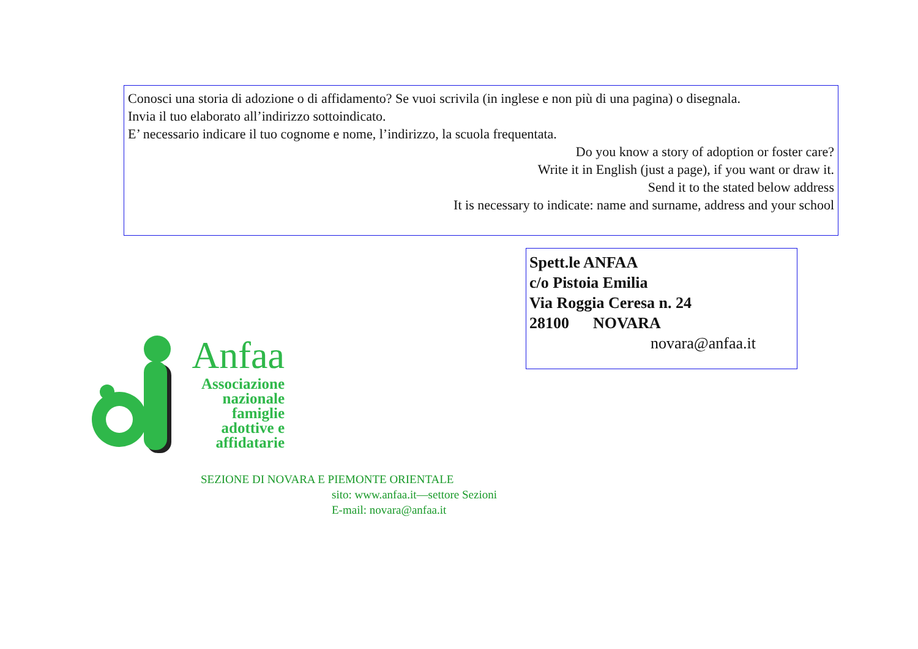Conosci una storia di adozione o di affidamento? Se vuoi scrivila (in inglese e non più di una pagina) o disegnala.
Invia il tuo elaborato all’indirizzo sottoindicato.
E’ necessario indicare il tuo cognome e nome, l’indirizzo, la scuola frequentata.
Do you know a story of adoption or foster care?
Write it in English (just a page), if you want or draw it.
Send it to the stated below address
It is necessary to indicate: name and surname, address and your school
Spett.le ANFAA
c/o Pistoia Emilia
Via Roggia Ceresa n. 24
28100 NOVARA
novara@anfaa.it
Anfaa
Associazione
nazionale
famiglie
adottive e
affidatarie
SEZIONE DI NOVARA E PIEMONTE ORIENTALE
sito: www.anfaa.it—settore Sezioni
E-mail: novara@anfaa.it